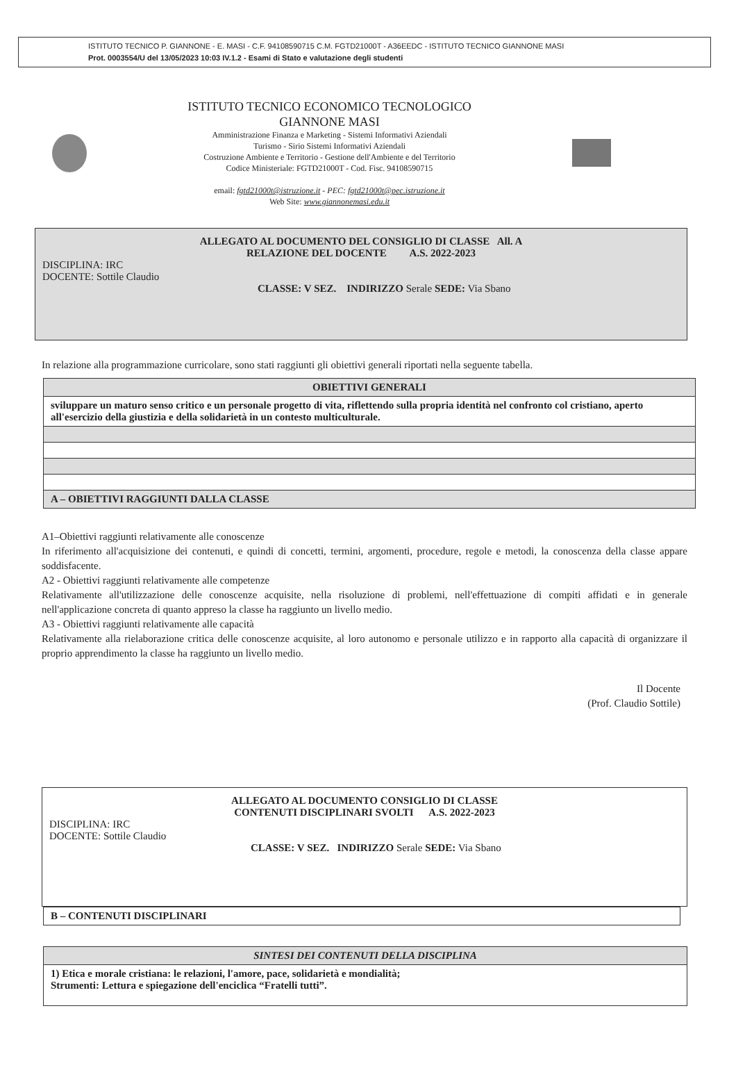ISTITUTO TECNICO P. GIANNONE - E. MASI - C.F. 94108590715 C.M. FGTD21000T - A36EEDC - ISTITUTO TECNICO GIANNONE MASI
Prot. 0003554/U del 13/05/2023 10:03 IV.1.2 - Esami di Stato e valutazione degli studenti
ISTITUTO TECNICO ECONOMICO TECNOLOGICO
GIANNONE MASI
Amministrazione Finanza e Marketing - Sistemi Informativi Aziendali
Turismo - Sirio Sistemi Informativi Aziendali
Costruzione Ambiente e Territorio - Gestione dell'Ambiente e del Territorio
Codice Ministeriale: FGTD21000T - Cod. Fisc. 94108590715
email: fgtd21000t@istruzione.it - PEC: fgtd21000t@pec.istruzione.it
Web Site: www.giannonemasi.edu.it
ALLEGATO AL DOCUMENTO DEL CONSIGLIO DI CLASSE All. A
RELAZIONE DEL DOCENTE A.S. 2022-2023
DISCIPLINA: IRC
DOCENTE: Sottile Claudio
CLASSE: V SEZ. INDIRIZZO Serale SEDE: Via Sbano
In relazione alla programmazione curricolare, sono stati raggiunti gli obiettivi generali riportati nella seguente tabella.
| OBIETTIVI GENERALI |
| --- |
| sviluppare un maturo senso critico e un personale progetto di vita, riflettendo sulla propria identità nel confronto col cristiano, aperto all'esercizio della giustizia e della solidarietà in un contesto multiculturale. |
| A – OBIETTIVI RAGGIUNTI DALLA CLASSE |
A1–Obiettivi raggiunti relativamente alle conoscenze
In riferimento all'acquisizione dei contenuti, e quindi di concetti, termini, argomenti, procedure, regole e metodi, la conoscenza della classe appare soddisfacente.
A2 - Obiettivi raggiunti relativamente alle competenze
Relativamente all'utilizzazione delle conoscenze acquisite, nella risoluzione di problemi, nell'effettuazione di compiti affidati e in generale nell'applicazione concreta di quanto appreso la classe ha raggiunto un livello medio.
A3 - Obiettivi raggiunti relativamente alle capacità
Relativamente alla rielaborazione critica delle conoscenze acquisite, al loro autonomo e personale utilizzo e in rapporto alla capacità di organizzare il proprio apprendimento la classe ha raggiunto un livello medio.
Il Docente
(Prof. Claudio Sottile)
ALLEGATO AL DOCUMENTO CONSIGLIO DI CLASSE
CONTENUTI DISCIPLINARI SVOLTI A.S. 2022-2023
DISCIPLINA: IRC
DOCENTE: Sottile Claudio
CLASSE: V SEZ. INDIRIZZO Serale SEDE: Via Sbano
| B – CONTENUTI DISCIPLINARI |
| SINTESI DEI CONTENUTI DELLA DISCIPLINA |
| --- |
| 1) Etica e morale cristiana: le relazioni, l'amore, pace, solidarietà e mondialità; Strumenti: Lettura e spiegazione dell'enciclica “Fratelli tutti”. |